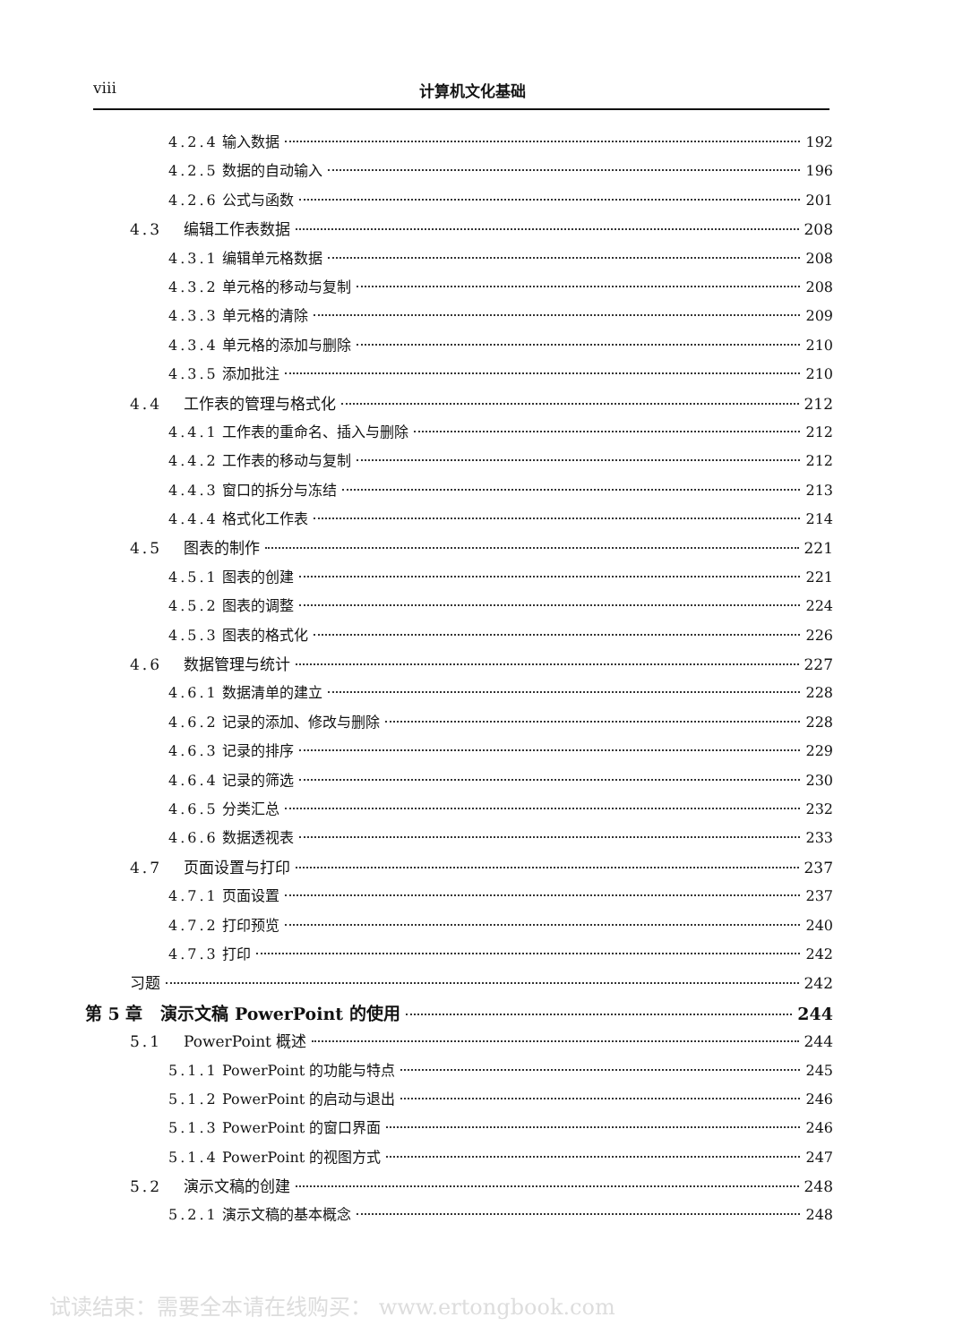viii 计算机文化基础
4.2.4 输入数据 192
4.2.5 数据的自动输入 196
4.2.6 公式与函数 201
4.3 编辑工作表数据 208
4.3.1 编辑单元格数据 208
4.3.2 单元格的移动与复制 208
4.3.3 单元格的清除 209
4.3.4 单元格的添加与删除 210
4.3.5 添加批注 210
4.4 工作表的管理与格式化 212
4.4.1 工作表的重命名、插入与删除 212
4.4.2 工作表的移动与复制 212
4.4.3 窗口的拆分与冻结 213
4.4.4 格式化工作表 214
4.5 图表的制作 221
4.5.1 图表的创建 221
4.5.2 图表的调整 224
4.5.3 图表的格式化 226
4.6 数据管理与统计 227
4.6.1 数据清单的建立 228
4.6.2 记录的添加、修改与删除 228
4.6.3 记录的排序 229
4.6.4 记录的筛选 230
4.6.5 分类汇总 232
4.6.6 数据透视表 233
4.7 页面设置与打印 237
4.7.1 页面设置 237
4.7.2 打印预览 240
4.7.3 打印 242
习题 242
第 5 章 演示文稿 PowerPoint 的使用 244
5.1 PowerPoint 概述 244
5.1.1 PowerPoint 的功能与特点 245
5.1.2 PowerPoint 的启动与退出 246
5.1.3 PowerPoint 的窗口界面 246
5.1.4 PowerPoint 的视图方式 247
5.2 演示文稿的创建 248
5.2.1 演示文稿的基本概念 248
试读结束：需要全本请在线购买： www.ertongbook.com